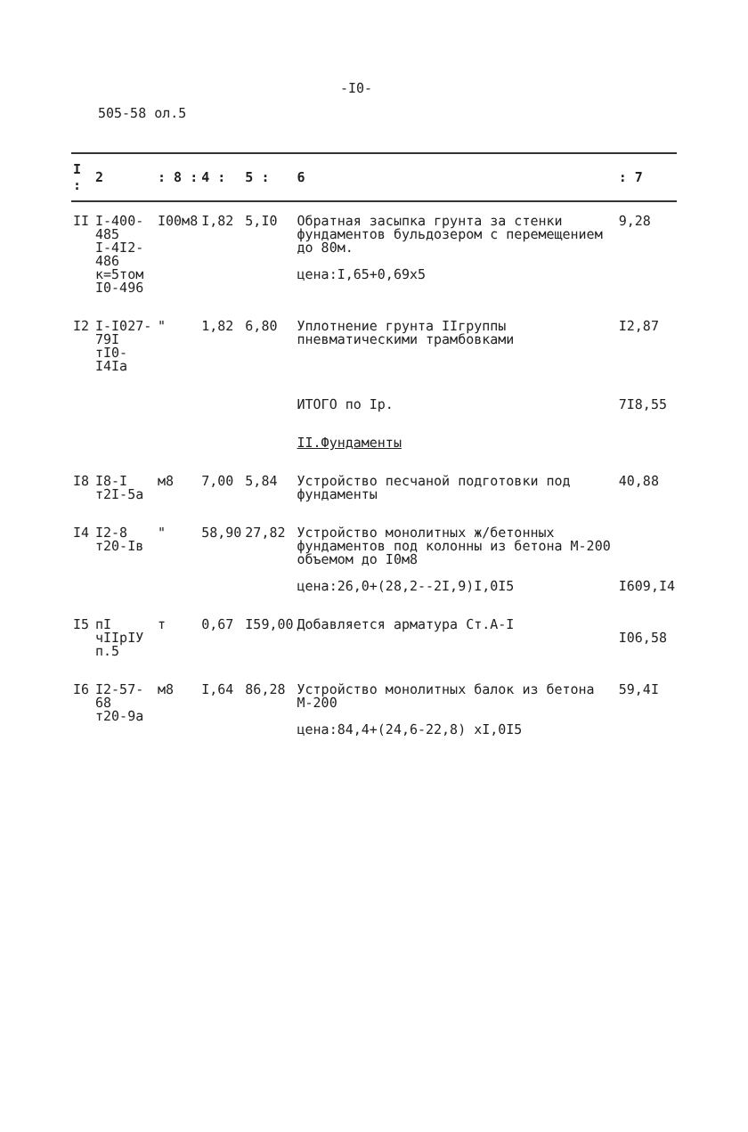-I0-
505-58 ол.5
| I : | 2 | : 8 : | 4 : | 5 : | 6 | : 7 |
| --- | --- | --- | --- | --- | --- | --- |
| II | I-400-485 I-4I2-486 к=5том I0-496 | I00м8 | I,82 | 5,I0 | Обратная засыпка грунта за стенки фундаментов бульдозером с перемещением до 80м. цена:I,65+0,69х5 | 9,28 |
| I2 | I-I027-79I тI0-I4Iа | " | 1,82 | 6,80 | Уплотнение грунта IIгруппы пневматическими трамбовками | I2,87 |
| | | | | | ИТОГО по Iр. | 7I8,55 |
| | | | | | II.Фундаменты | |
| I8 | I8-I т2I-5а | м8 | 7,00 | 5,84 | Устройство песчаной подготовки под фундаменты | 40,88 |
| I4 | I2-8 т20-Iв | " | 58,90 | 27,82 | Устройство монолитных ж/бетонных фундаментов под колонны из бетона М-200 объемом до I0м8 цена:26,0+(28,2--2I,9)I,0I5 | I609,I4 |
| I5 | пI чIIрIУ п.5 | т | 0,67 | I59,00 | Добавляется арматура Ст.А-I | I06,58 |
| I6 | I2-57-68 т20-9а | м8 | I,64 | 86,28 | Устройство монолитных балок из бетона М-200 цена:84,4+(24,6-22,8) хI,0I5 | 59,4I |